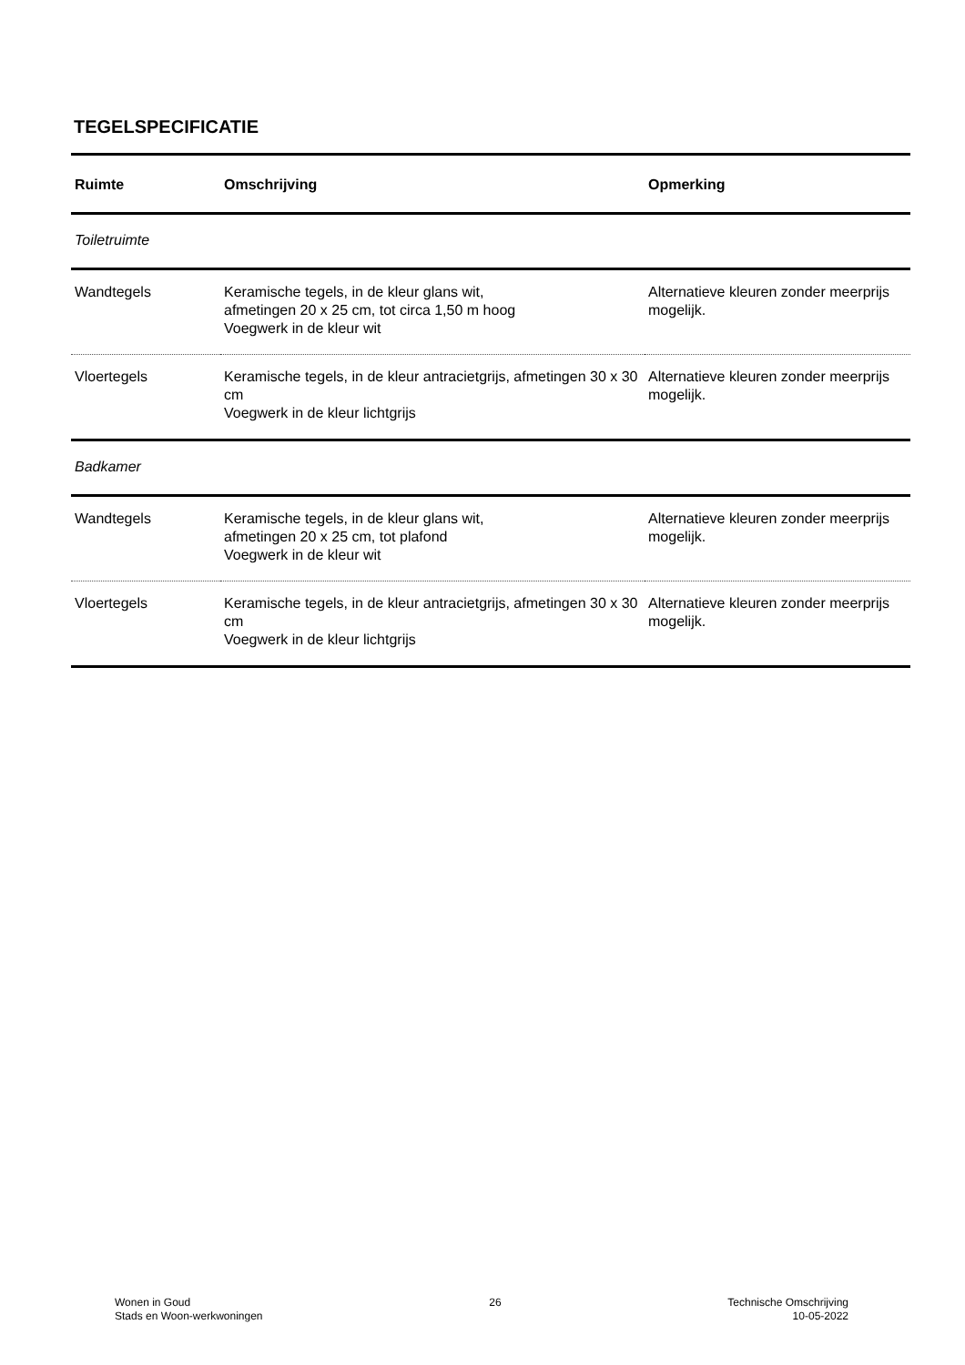TEGELSPECIFICATIE
| Ruimte | Omschrijving | Opmerking |
| --- | --- | --- |
| Toiletruimte | | |
| Wandtegels | Keramische tegels, in de kleur glans wit, afmetingen 20 x 25 cm, tot circa 1,50 m hoog Voegwerk in de kleur wit | Alternatieve kleuren zonder meerprijs mogelijk. |
| Vloertegels | Keramische tegels, in de kleur antracietgrijs, afmetingen 30 x 30 cm Voegwerk in de kleur lichtgrijs | Alternatieve kleuren zonder meerprijs mogelijk. |
| Badkamer | | |
| Wandtegels | Keramische tegels, in de kleur glans wit, afmetingen 20 x 25 cm, tot plafond Voegwerk in de kleur wit | Alternatieve kleuren zonder meerprijs mogelijk. |
| Vloertegels | Keramische tegels, in de kleur antracietgrijs, afmetingen 30 x 30 cm Voegwerk in de kleur lichtgrijs | Alternatieve kleuren zonder meerprijs mogelijk. |
Wonen in Goud
Stads en Woon-werkwoningen
26 Technische Omschrijving
10-05-2022